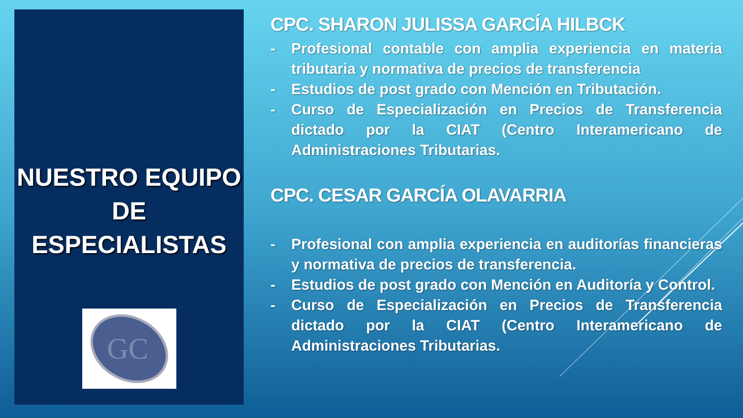NUESTRO EQUIPO
DE
ESPECIALISTAS
GC
CPC. SHARON JULISSA GARCÍA HILBCK
- Profesional contable con amplia experiencia en materia tributaria y normativa de precios de transferencia
- Estudios de post grado con Mención en Tributación.
- Curso de Especialización en Precios de Transferencia dictado por la CIAT (Centro Interamericano de Administraciones Tributarias.
CPC. CESAR GARCÍA OLAVARRIA
- Profesional con amplia experiencia en auditorías financieras y normativa de precios de transferencia.
- Estudios de post grado con Mención en Auditoría y Control.
- Curso de Especialización en Precios de Transferencia dictado por la CIAT (Centro Interamericano de Administraciones Tributarias.